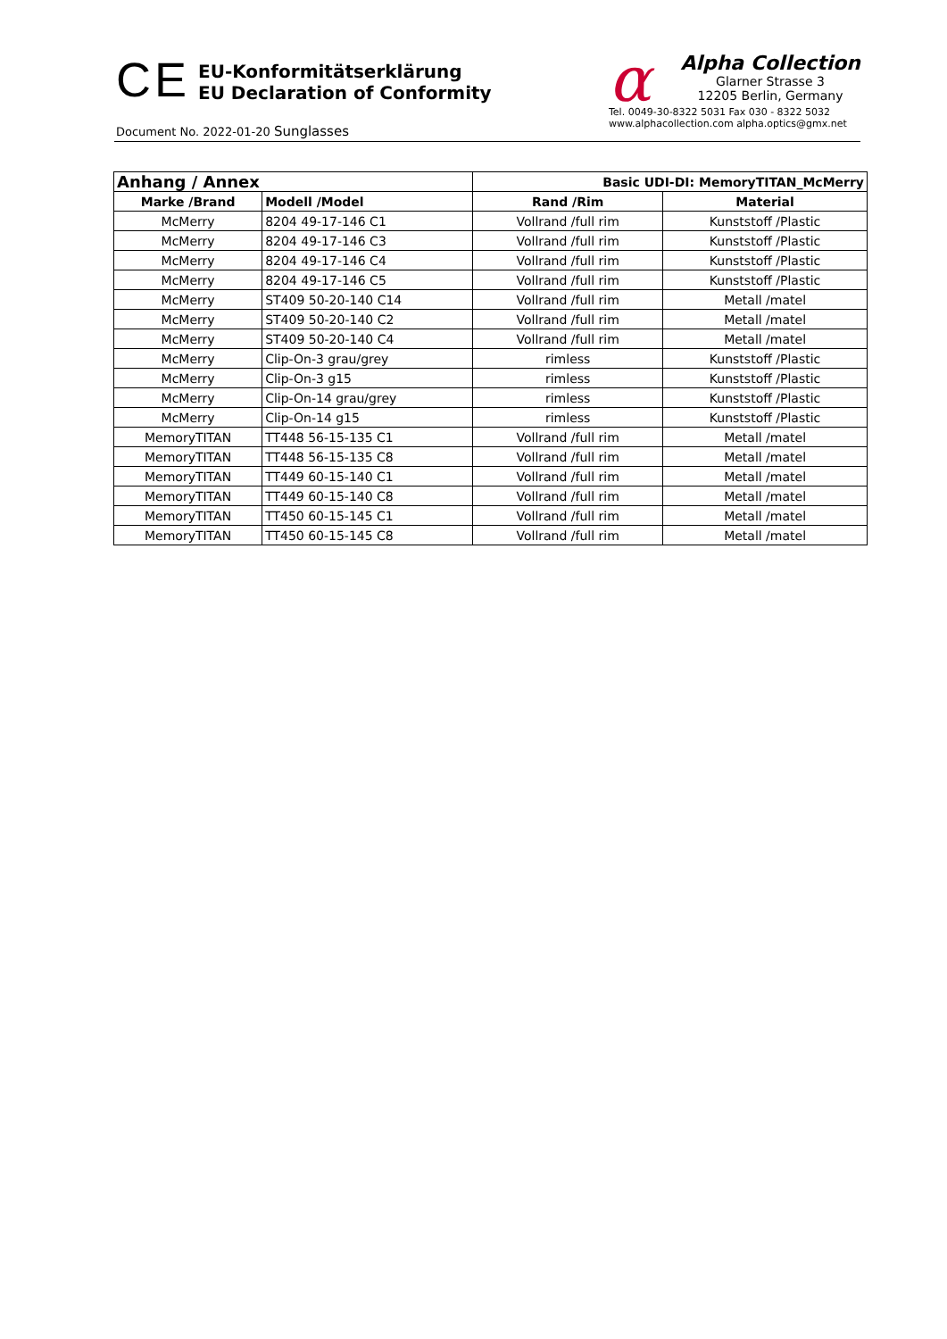CE
EU-Konformitätserklärung
EU Declaration of Conformity
Document No. 2022-01-20 Sunglasses
α
Alpha Collection
Glarner Strasse 3
12205 Berlin, Germany
Tel. 0049-30-8322 5031 Fax 030 - 8322 5032
www.alphacollection.com alpha.optics@gmx.net
| Anhang / Annex | | Basic UDI-DI: MemoryTITAN_McMerry | |
| --- | --- | --- | --- |
| Marke /Brand | Modell /Model | Rand /Rim | Material |
| McMerry | 8204 49-17-146 C1 | Vollrand /full rim | Kunststoff /Plastic |
| McMerry | 8204 49-17-146 C3 | Vollrand /full rim | Kunststoff /Plastic |
| McMerry | 8204 49-17-146 C4 | Vollrand /full rim | Kunststoff /Plastic |
| McMerry | 8204 49-17-146 C5 | Vollrand /full rim | Kunststoff /Plastic |
| McMerry | ST409 50-20-140 C14 | Vollrand /full rim | Metall /matel |
| McMerry | ST409 50-20-140 C2 | Vollrand /full rim | Metall /matel |
| McMerry | ST409 50-20-140 C4 | Vollrand /full rim | Metall /matel |
| McMerry | Clip-On-3 grau/grey | rimless | Kunststoff /Plastic |
| McMerry | Clip-On-3 g15 | rimless | Kunststoff /Plastic |
| McMerry | Clip-On-14 grau/grey | rimless | Kunststoff /Plastic |
| McMerry | Clip-On-14 g15 | rimless | Kunststoff /Plastic |
| MemoryTITAN | TT448 56-15-135 C1 | Vollrand /full rim | Metall /matel |
| MemoryTITAN | TT448 56-15-135 C8 | Vollrand /full rim | Metall /matel |
| MemoryTITAN | TT449 60-15-140 C1 | Vollrand /full rim | Metall /matel |
| MemoryTITAN | TT449 60-15-140 C8 | Vollrand /full rim | Metall /matel |
| MemoryTITAN | TT450 60-15-145 C1 | Vollrand /full rim | Metall /matel |
| MemoryTITAN | TT450 60-15-145 C8 | Vollrand /full rim | Metall /matel |